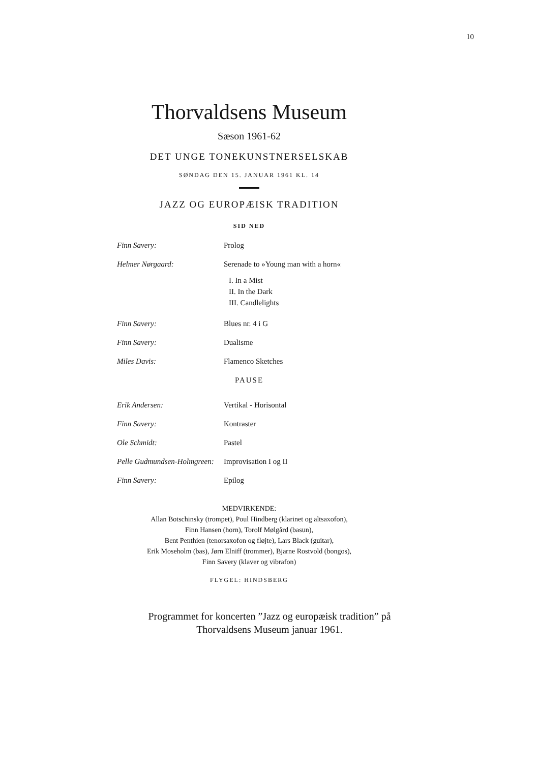10
Thorvaldsens Museum
Sæson 1961-62
DET UNGE TONEKUNSTNERSELSKAB
SØNDAG DEN 15. JANUAR 1961 KL. 14
▬▬▬▬
JAZZ OG EUROPÆISK TRADITION
SID NED
Finn Savery: Prolog
Helmer Nørgaard: Serenade to »Young man with a horn«
I. In a Mist
II. In the Dark
III. Candlelights
Finn Savery: Blues nr. 4 i G
Finn Savery: Dualisme
Miles Davis: Flamenco Sketches
PAUSE
Erik Andersen: Vertikal - Horisontal
Finn Savery: Kontraster
Ole Schmidt: Pastel
Pelle Gudmundsen-Holmgreen:
Improvisation I og II
Finn Savery: Epilog
MEDVIRKENDE:
Allan Botschinsky (trompet), Poul Hindberg (klarinet og altsaxofon),
Finn Hansen (horn), Torolf Mølgård (basun),
Bent Penthien (tenorsaxofon og fløjte), Lars Black (guitar),
Erik Moseholm (bas), Jørn Elniff (trommer), Bjarne Rostvold (bongos),
Finn Savery (klaver og vibrafon)
FLYGEL: HINDSBERG
Programmet for koncerten ”Jazz og europæisk tradition” på
Thorvaldsens Museum januar 1961.